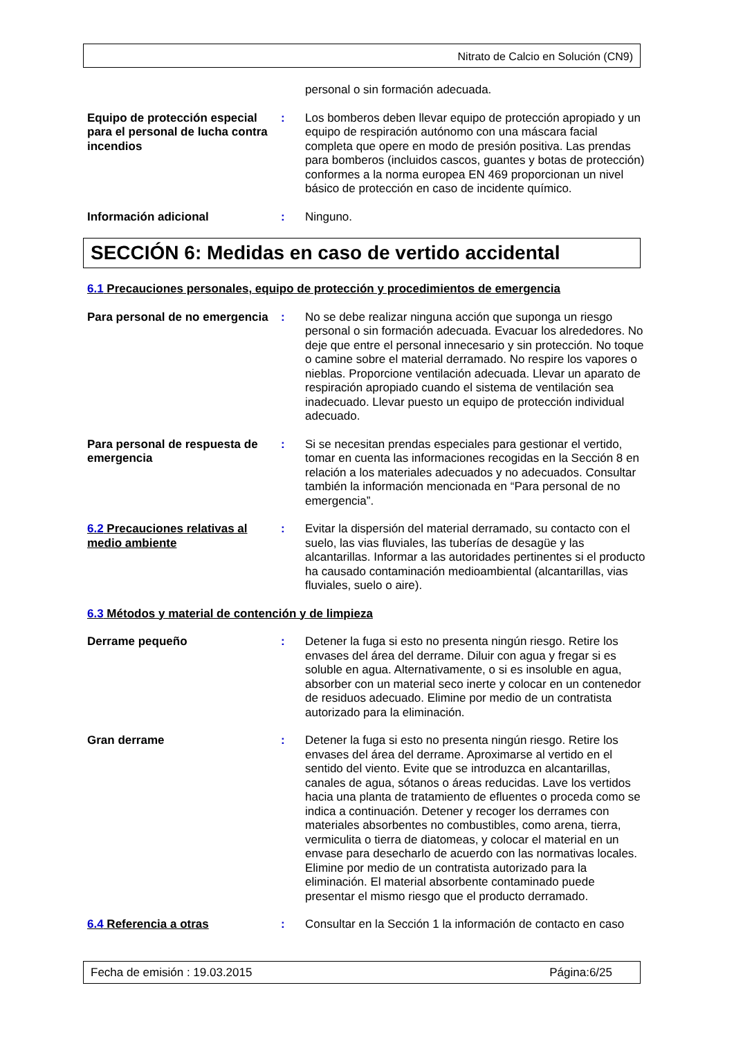Nitrato de Calcio en Solución (CN9)
personal o sin formación adecuada.
Equipo de protección especial para el personal de lucha contra incendios
: Los bomberos deben llevar equipo de protección apropiado y un equipo de respiración autónomo con una máscara facial completa que opere en modo de presión positiva. Las prendas para bomberos (incluidos cascos, guantes y botas de protección) conformes a la norma europea EN 469 proporcionan un nivel básico de protección en caso de incidente químico.
Información adicional : Ninguno.
SECCIÓN 6: Medidas en caso de vertido accidental
6.1 Precauciones personales, equipo de protección y procedimientos de emergencia
Para personal de no emergencia
: No se debe realizar ninguna acción que suponga un riesgo personal o sin formación adecuada. Evacuar los alrededores. No deje que entre el personal innecesario y sin protección. No toque o camine sobre el material derramado. No respire los vapores o nieblas. Proporcione ventilación adecuada. Llevar un aparato de respiración apropiado cuando el sistema de ventilación sea inadecuado. Llevar puesto un equipo de protección individual adecuado.
Para personal de respuesta de emergencia
: Si se necesitan prendas especiales para gestionar el vertido, tomar en cuenta las informaciones recogidas en la Sección 8 en relación a los materiales adecuados y no adecuados. Consultar también la información mencionada en “Para personal de no emergencia”.
6.2 Precauciones relativas al medio ambiente
: Evitar la dispersión del material derramado, su contacto con el suelo, las vias fluviales, las tuberías de desagüe y las alcantarillas. Informar a las autoridades pertinentes si el producto ha causado contaminación medioambiental (alcantarillas, vias fluviales, suelo o aire).
6.3 Métodos y material de contención y de limpieza
Derrame pequeño : Detener la fuga si esto no presenta ningún riesgo. Retire los envases del área del derrame. Diluir con agua y fregar si es soluble en agua. Alternativamente, o si es insoluble en agua, absorber con un material seco inerte y colocar en un contenedor de residuos adecuado. Elimine por medio de un contratista autorizado para la eliminación.
Gran derrame : Detener la fuga si esto no presenta ningún riesgo. Retire los envases del área del derrame. Aproximarse al vertido en el sentido del viento. Evite que se introduzca en alcantarillas, canales de agua, sótanos o áreas reducidas. Lave los vertidos hacia una planta de tratamiento de efluentes o proceda como se indica a continuación. Detener y recoger los derrames con materiales absorbentes no combustibles, como arena, tierra, vermiculita o tierra de diatomeas, y colocar el material en un envase para desecharlo de acuerdo con las normativas locales. Elimine por medio de un contratista autorizado para la eliminación. El material absorbente contaminado puede presentar el mismo riesgo que el producto derramado.
6.4 Referencia a otras : Consultar en la Sección 1 la información de contacto en caso
Fecha de emisión : 19.03.2015 Página:6/25